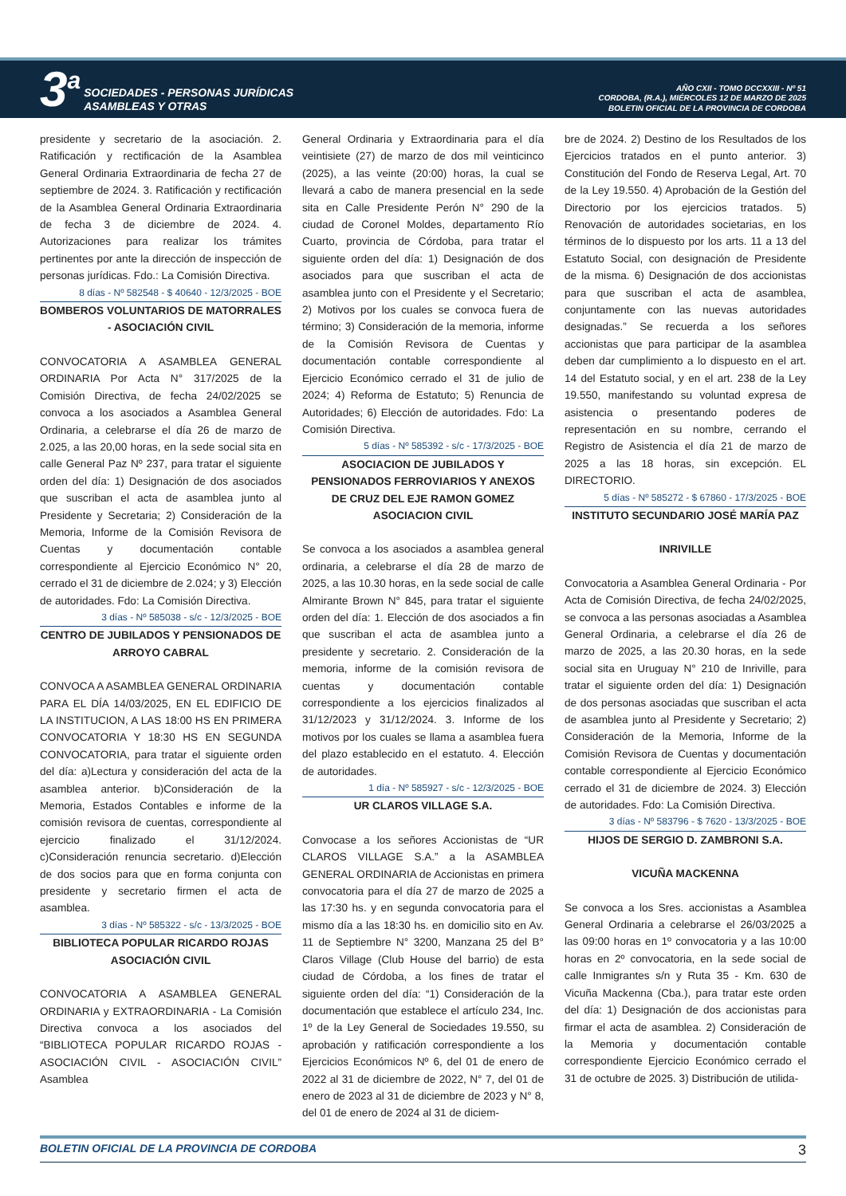3<sup>a</sup>
SOCIEDADES - PERSONAS JURÍDICAS
ASAMBLEAS Y OTRAS
AÑO CXII - TOMO DCCXXIII - Nº 51
CORDOBA, (R.A.), MIÉRCOLES 12 DE MARZO DE 2025
BOLETIN OFICIAL DE LA PROVINCIA DE CORDOBA
presidente y secretario de la asociación. 2. Ratificación y rectificación de la Asamblea General Ordinaria Extraordinaria de fecha 27 de septiembre de 2024. 3. Ratificación y rectificación de la Asamblea General Ordinaria Extraordinaria de fecha 3 de diciembre de 2024. 4. Autorizaciones para realizar los trámites pertinentes por ante la dirección de inspección de personas jurídicas. Fdo.: La Comisión Directiva.
8 días - Nº 582548 - $ 40640 - 12/3/2025 - BOE
BOMBEROS VOLUNTARIOS DE MATORRALES - ASOCIACIÓN CIVIL
CONVOCATORIA A ASAMBLEA GENERAL ORDINARIA Por Acta N° 317/2025 de la Comisión Directiva, de fecha 24/02/2025 se convoca a los asociados a Asamblea General Ordinaria, a celebrarse el día 26 de marzo de 2.025, a las 20,00 horas, en la sede social sita en calle General Paz Nº 237, para tratar el siguiente orden del día: 1) Designación de dos asociados que suscriban el acta de asamblea junto al Presidente y Secretaria; 2) Consideración de la Memoria, Informe de la Comisión Revisora de Cuentas y documentación contable correspondiente al Ejercicio Económico N° 20, cerrado el 31 de diciembre de 2.024; y 3) Elección de autoridades. Fdo: La Comisión Directiva.
3 días - Nº 585038 - s/c - 12/3/2025 - BOE
CENTRO DE JUBILADOS Y PENSIONADOS DE ARROYO CABRAL
CONVOCA A ASAMBLEA GENERAL ORDINARIA PARA EL DÍA 14/03/2025, EN EL EDIFICIO DE LA INSTITUCION, A LAS 18:00 HS EN PRIMERA CONVOCATORIA Y 18:30 HS EN SEGUNDA CONVOCATORIA, para tratar el siguiente orden del día: a)Lectura y consideración del acta de la asamblea anterior. b)Consideración de la Memoria, Estados Contables e informe de la comisión revisora de cuentas, correspondiente al ejercicio finalizado el 31/12/2024. c)Consideración renuncia secretario. d)Elección de dos socios para que en forma conjunta con presidente y secretario firmen el acta de asamblea.
3 días - Nº 585322 - s/c - 13/3/2025 - BOE
BIBLIOTECA POPULAR RICARDO ROJAS ASOCIACIÓN CIVIL
CONVOCATORIA A ASAMBLEA GENERAL ORDINARIA y EXTRAORDINARIA - La Comisión Directiva convoca a los asociados del “BIBLIOTECA POPULAR RICARDO ROJAS - ASOCIACIÓN CIVIL - ASOCIACIÓN CIVIL” Asamblea
General Ordinaria y Extraordinaria para el día veintisiete (27) de marzo de dos mil veinticinco (2025), a las veinte (20:00) horas, la cual se llevará a cabo de manera presencial en la sede sita en Calle Presidente Perón N° 290 de la ciudad de Coronel Moldes, departamento Río Cuarto, provincia de Córdoba, para tratar el siguiente orden del día: 1) Designación de dos asociados para que suscriban el acta de asamblea junto con el Presidente y el Secretario; 2) Motivos por los cuales se convoca fuera de término; 3) Consideración de la memoria, informe de la Comisión Revisora de Cuentas y documentación contable correspondiente al Ejercicio Económico cerrado el 31 de julio de 2024; 4) Reforma de Estatuto; 5) Renuncia de Autoridades; 6) Elección de autoridades. Fdo: La Comisión Directiva.
5 días - Nº 585392 - s/c - 17/3/2025 - BOE
ASOCIACION DE JUBILADOS Y PENSIONADOS FERROVIARIOS Y ANEXOS DE CRUZ DEL EJE RAMON GOMEZ ASOCIACION CIVIL
Se convoca a los asociados a asamblea general ordinaria, a celebrarse el día 28 de marzo de 2025, a las 10.30 horas, en la sede social de calle Almirante Brown N° 845, para tratar el siguiente orden del día: 1. Elección de dos asociados a fin que suscriban el acta de asamblea junto a presidente y secretario. 2. Consideración de la memoria, informe de la comisión revisora de cuentas y documentación contable correspondiente a los ejercicios finalizados al 31/12/2023 y 31/12/2024. 3. Informe de los motivos por los cuales se llama a asamblea fuera del plazo establecido en el estatuto. 4. Elección de autoridades.
1 día - Nº 585927 - s/c - 12/3/2025 - BOE
UR CLAROS VILLAGE S.A.
Convocase a los señores Accionistas de “UR CLAROS VILLAGE S.A.” a la ASAMBLEA GENERAL ORDINARIA de Accionistas en primera convocatoria para el día 27 de marzo de 2025 a las 17:30 hs. y en segunda convocatoria para el mismo día a las 18:30 hs. en domicilio sito en Av. 11 de Septiembre N° 3200, Manzana 25 del B° Claros Village (Club House del barrio) de esta ciudad de Córdoba, a los fines de tratar el siguiente orden del día: “1) Consideración de la documentación que establece el artículo 234, Inc. 1º de la Ley General de Sociedades 19.550, su aprobación y ratificación correspondiente a los Ejercicios Económicos Nº 6, del 01 de enero de 2022 al 31 de diciembre de 2022, N° 7, del 01 de enero de 2023 al 31 de diciembre de 2023 y N° 8, del 01 de enero de 2024 al 31 de diciem-
bre de 2024. 2) Destino de los Resultados de los Ejercicios tratados en el punto anterior. 3) Constitución del Fondo de Reserva Legal, Art. 70 de la Ley 19.550. 4) Aprobación de la Gestión del Directorio por los ejercicios tratados. 5) Renovación de autoridades societarias, en los términos de lo dispuesto por los arts. 11 a 13 del Estatuto Social, con designación de Presidente de la misma. 6) Designación de dos accionistas para que suscriban el acta de asamblea, conjuntamente con las nuevas autoridades designadas.” Se recuerda a los señores accionistas que para participar de la asamblea deben dar cumplimiento a lo dispuesto en el art. 14 del Estatuto social, y en el art. 238 de la Ley 19.550, manifestando su voluntad expresa de asistencia o presentando poderes de representación en su nombre, cerrando el Registro de Asistencia el día 21 de marzo de 2025 a las 18 horas, sin excepción. EL DIRECTORIO.
5 días - Nº 585272 - $ 67860 - 17/3/2025 - BOE
INSTITUTO SECUNDARIO JOSÉ MARÍA PAZ
INRIVILLE
Convocatoria a Asamblea General Ordinaria - Por Acta de Comisión Directiva, de fecha 24/02/2025, se convoca a las personas asociadas a Asamblea General Ordinaria, a celebrarse el día 26 de marzo de 2025, a las 20.30 horas, en la sede social sita en Uruguay N° 210 de Inriville, para tratar el siguiente orden del día: 1) Designación de dos personas asociadas que suscriban el acta de asamblea junto al Presidente y Secretario; 2) Consideración de la Memoria, Informe de la Comisión Revisora de Cuentas y documentación contable correspondiente al Ejercicio Económico cerrado el 31 de diciembre de 2024. 3) Elección de autoridades. Fdo: La Comisión Directiva.
3 días - Nº 583796 - $ 7620 - 13/3/2025 - BOE
HIJOS DE SERGIO D. ZAMBRONI S.A.
VICUÑA MACKENNA
Se convoca a los Sres. accionistas a Asamblea General Ordinaria a celebrarse el 26/03/2025 a las 09:00 horas en 1º convocatoria y a las 10:00 horas en 2º convocatoria, en la sede social de calle Inmigrantes s/n y Ruta 35 - Km. 630 de Vicuña Mackenna (Cba.), para tratar este orden del día: 1) Designación de dos accionistas para firmar el acta de asamblea. 2) Consideración de la Memoria y documentación contable correspondiente Ejercicio Económico cerrado el 31 de octubre de 2025. 3) Distribución de utilida-
BOLETIN OFICIAL DE LA PROVINCIA DE CORDOBA 3